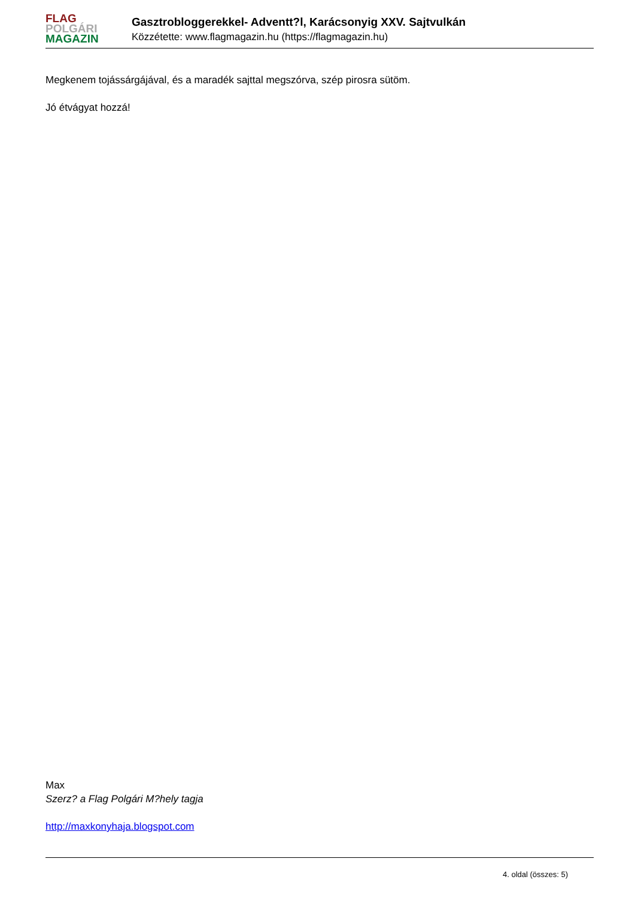FLAG
POLGÁRI
MAGAZIN
Gasztrobloggerekkel- Adventt?l, Karácsonyig XXV. Sajtvulkán
Közzétette: www.flagmagazin.hu (https://flagmagazin.hu)
Megkenem tojássárgájával, és a maradék sajttal megszórva, szép pirosra sütöm.
Jó étvágyat hozzá!
Max
Szerz? a Flag Polgári M?hely tagja
http://maxkonyhaja.blogspot.com
4. oldal (összes: 5)